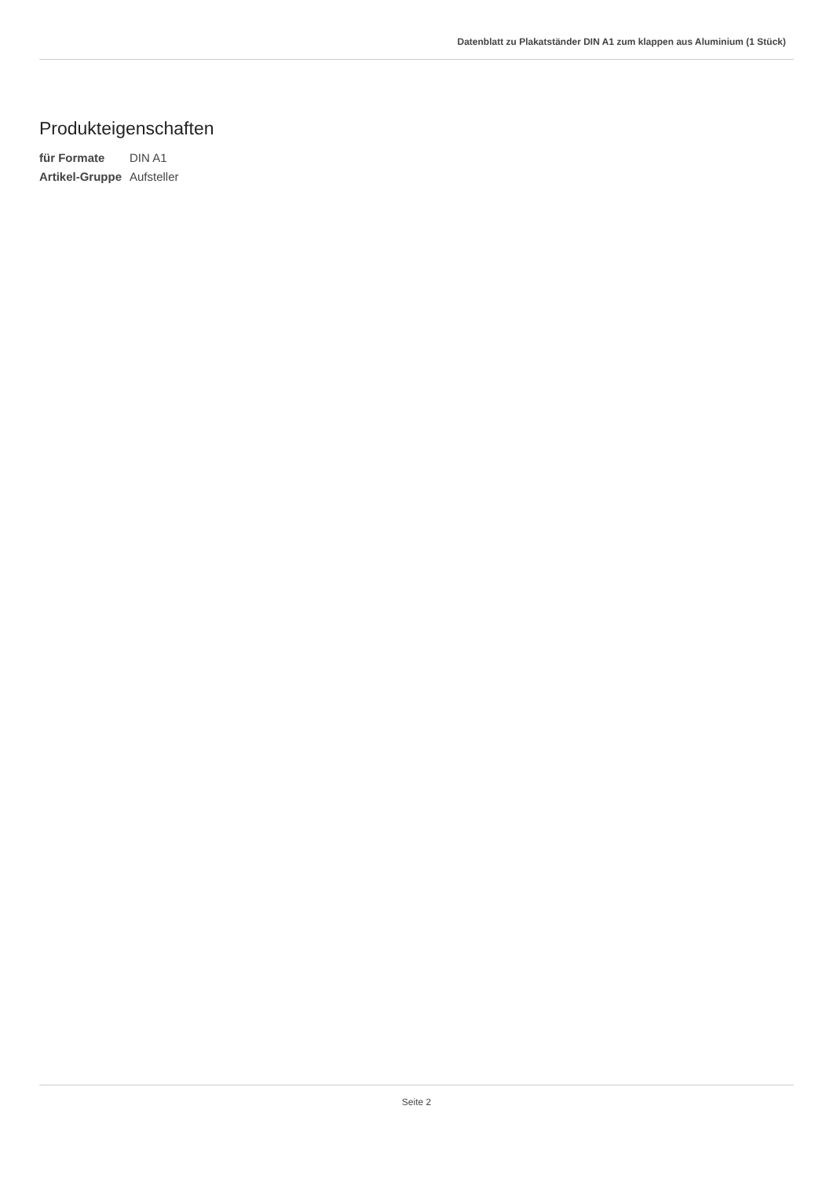Datenblatt zu Plakatständer DIN A1 zum klappen aus Aluminium (1 Stück)
Produkteigenschaften
| für Formate | DIN A1 |
| Artikel-Gruppe | Aufsteller |
Seite 2